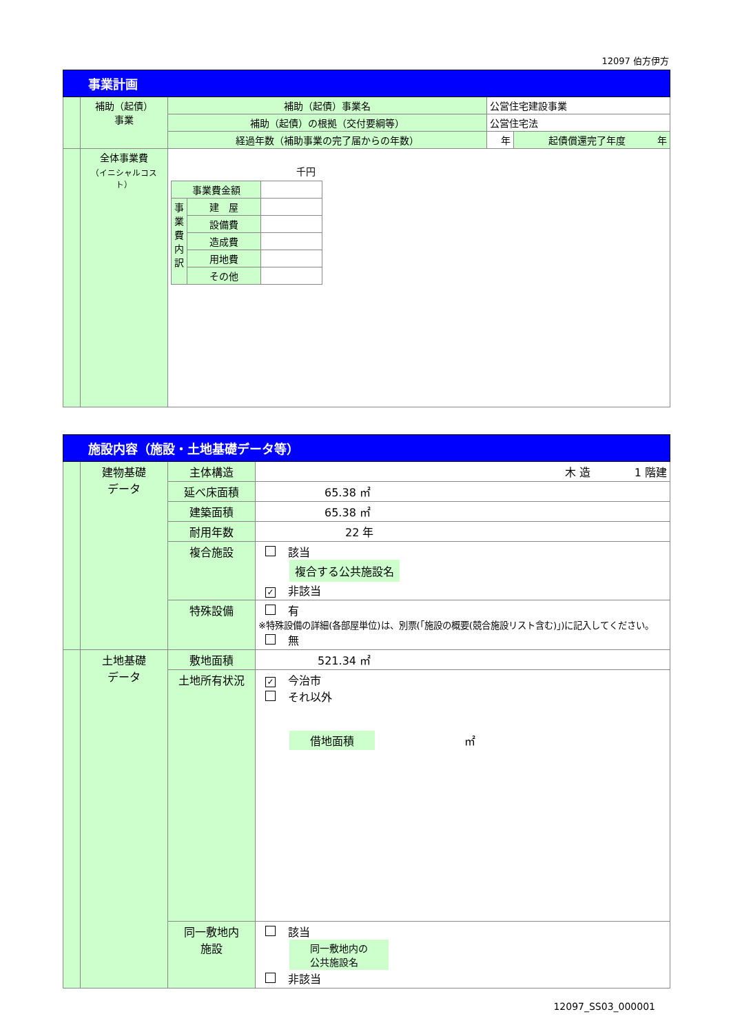12097 伯方伊方
| 事業計画 | | | | |
| | 補助（起債） 事業 | 補助（起債）事業名 | 公営住宅建設事業 | |
| | | 補助（起債）の根拠（交付要綱等） | 公営住宅法 | |
| | | 経過年数（補助事業の完了届からの年数） | 年 | 起債償還完了年度 年 |
| | 全体事業費 （イニシャルコスト） | 千円 / 事業費金額 / / / / 事業費内訳 / 建 屋 / / / / 設備費 / / / / 造成費 / / / / 用地費 / / / / その他 / / | | |
| 施設内容（施設・土地基礎データ等） | | | |
| | 建物基礎 データ | 主体構造 | 木 造 1 階建 |
| | | 延べ床面積 | 65.38 ㎡ |
| | | 建築面積 | 65.38 ㎡ |
| | | 耐用年数 | 22 年 |
| | | 複合施設 | 該当 複合する公共施設名 ✓ 非該当 |
| | | 特殊設備 | 有 ※特殊設備の詳細(各部屋単位)は、別票(「施設の概要(競合施設リスト含む)」)に記入してください。 無 |
| | 土地基礎 データ | 敷地面積 | 521.34 ㎡ |
| | | 土地所有状況 | ✓ 今治市 それ以外 借地面積 ㎡ |
| | | 同一敷地内 施設 | 該当 同一敷地内の 公共施設名 非該当 |
12097_SS03_000001